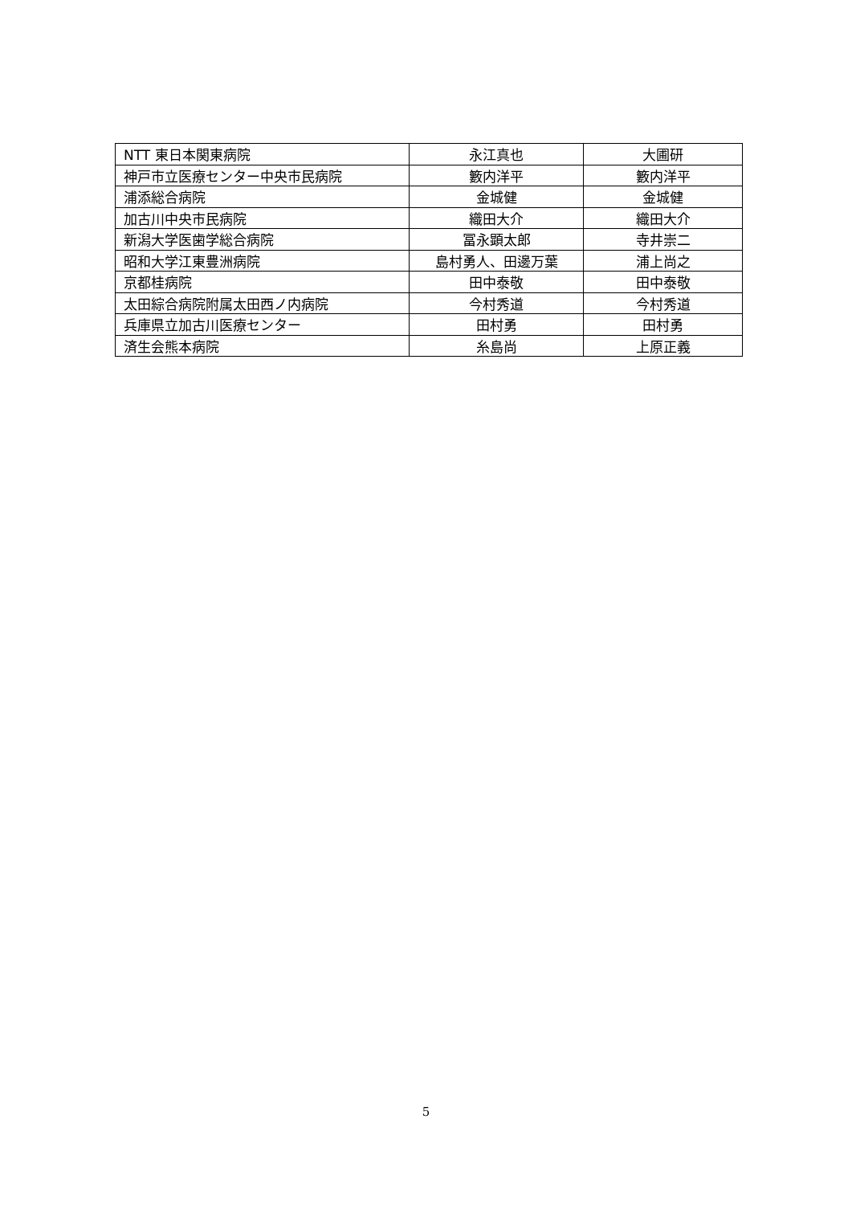| NTT 東日本関東病院 | 永江真也 | 大圃研 |
| 神戸市立医療センター中央市民病院 | 籔内洋平 | 籔内洋平 |
| 浦添総合病院 | 金城健 | 金城健 |
| 加古川中央市民病院 | 織田大介 | 織田大介 |
| 新潟大学医歯学総合病院 | 冨永顕太郎 | 寺井崇二 |
| 昭和大学江東豊洲病院 | 島村勇人、田邊万葉 | 浦上尚之 |
| 京都桂病院 | 田中泰敬 | 田中泰敬 |
| 太田綜合病院附属太田西ノ内病院 | 今村秀道 | 今村秀道 |
| 兵庫県立加古川医療センター | 田村勇 | 田村勇 |
| 済生会熊本病院 | 糸島尚 | 上原正義 |
5